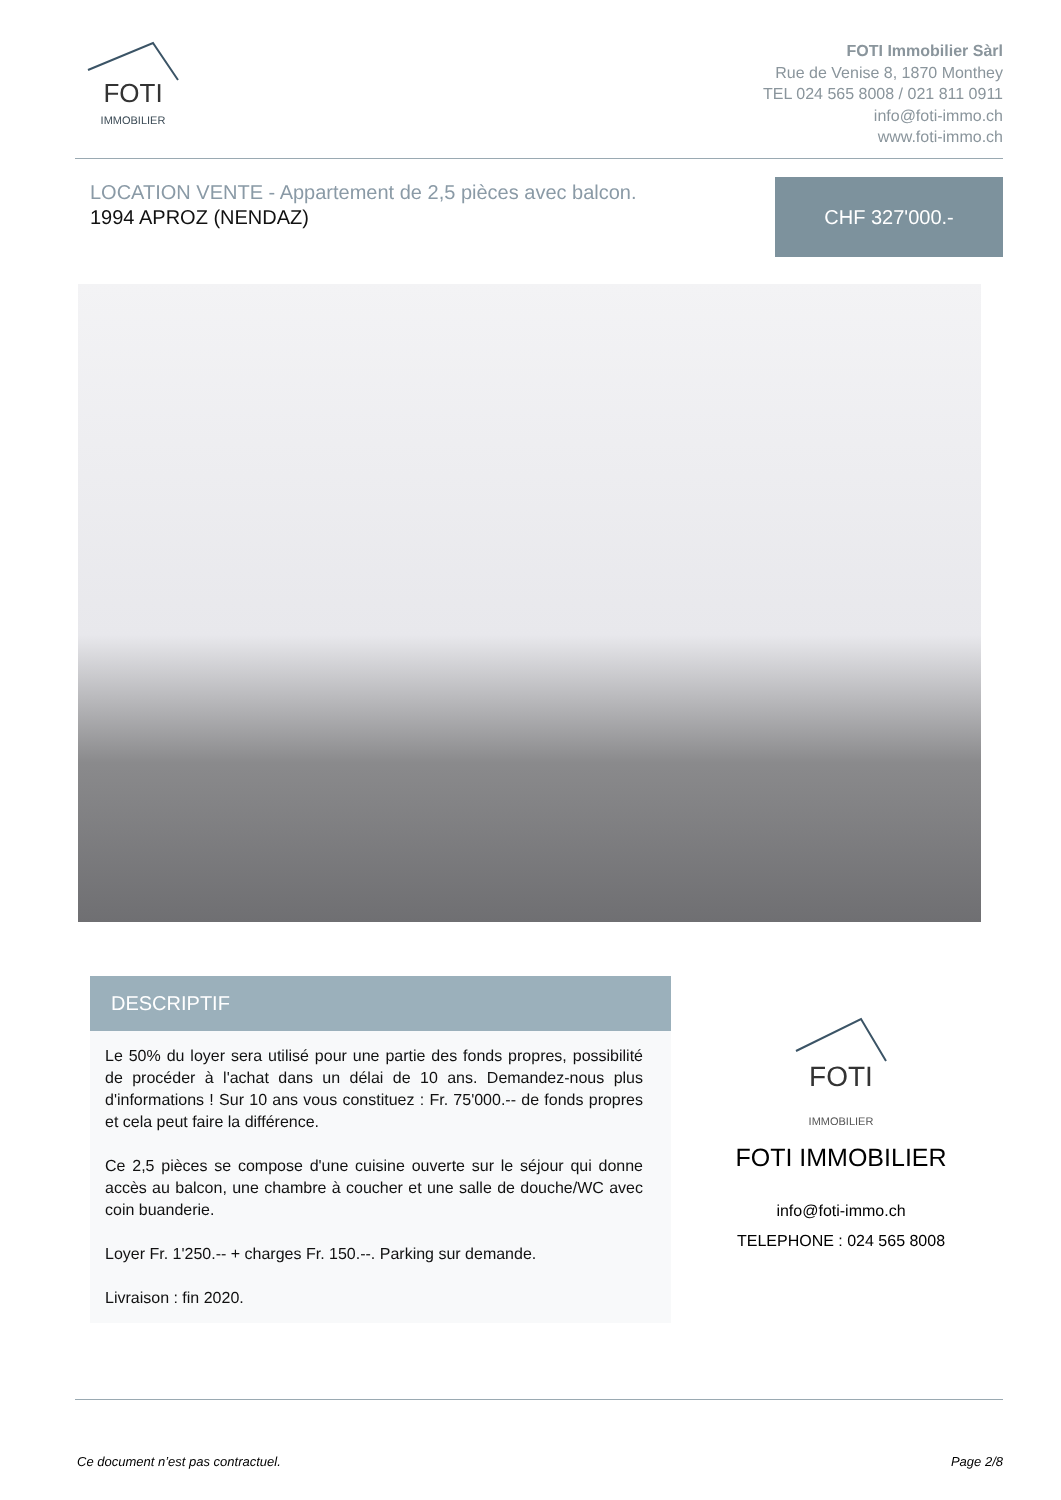FOTI
IMMOBILIER
FOTI Immobilier Sàrl
Rue de Venise 8, 1870 Monthey
TEL 024 565 8008 / 021 811 0911
info@foti-immo.ch
www.foti-immo.ch
LOCATION VENTE - Appartement de 2,5 pièces avec balcon.
1994 APROZ (NENDAZ)
CHF 327'000.-
DESCRIPTIF
Le 50% du loyer sera utilisé pour une partie des fonds propres, possibilité de procéder à l'achat dans un délai de 10 ans. Demandez-nous plus d'informations ! Sur 10 ans vous constituez : Fr. 75'000.-- de fonds propres et cela peut faire la différence.
Ce 2,5 pièces se compose d'une cuisine ouverte sur le séjour qui donne accès au balcon, une chambre à coucher et une salle de douche/WC avec coin buanderie.
Loyer Fr. 1'250.-- + charges Fr. 150.--. Parking sur demande.
Livraison : fin 2020.
FOTI
IMMOBILIER
FOTI IMMOBILIER
info@foti-immo.ch
TELEPHONE : 024 565 8008
Ce document n’est pas contractuel. Page 2/8